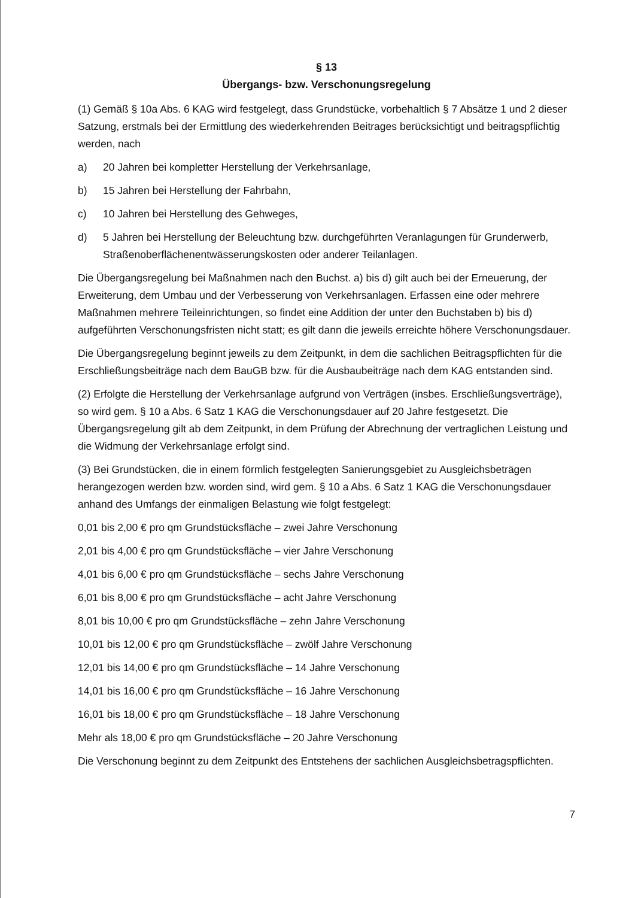§ 13
Übergangs- bzw. Verschonungsregelung
(1) Gemäß § 10a Abs. 6 KAG wird festgelegt, dass Grundstücke, vorbehaltlich § 7 Absätze 1 und 2 dieser Satzung, erstmals bei der Ermittlung des wiederkehrenden Beitrages berücksichtigt und beitragspflichtig werden, nach
a) 20 Jahren bei kompletter Herstellung der Verkehrsanlage,
b) 15 Jahren bei Herstellung der Fahrbahn,
c) 10 Jahren bei Herstellung des Gehweges,
d) 5 Jahren bei Herstellung der Beleuchtung bzw. durchgeführten Veranlagungen für Grunderwerb, Straßenoberflächenentwässerungskosten oder anderer Teilanlagen.
Die Übergangsregelung bei Maßnahmen nach den Buchst. a) bis d) gilt auch bei der Erneuerung, der Erweiterung, dem Umbau und der Verbesserung von Verkehrsanlagen. Erfassen eine oder mehrere Maßnahmen mehrere Teileinrichtungen, so findet eine Addition der unter den Buchstaben b) bis d) aufgeführten Verschonungsfristen nicht statt; es gilt dann die jeweils erreichte höhere Verschonungsdauer.
Die Übergangsregelung beginnt jeweils zu dem Zeitpunkt, in dem die sachlichen Beitragspflichten für die Erschließungsbeiträge nach dem BauGB bzw. für die Ausbaubeiträge nach dem KAG entstanden sind.
(2) Erfolgte die Herstellung der Verkehrsanlage aufgrund von Verträgen (insbes. Erschließungsverträge), so wird gem. § 10 a Abs. 6 Satz 1 KAG die Verschonungsdauer auf 20 Jahre festgesetzt. Die Übergangsregelung gilt ab dem Zeitpunkt, in dem Prüfung der Abrechnung der vertraglichen Leistung und die Widmung der Verkehrsanlage erfolgt sind.
(3) Bei Grundstücken, die in einem förmlich festgelegten Sanierungsgebiet zu Ausgleichsbeträgen herangezogen werden bzw. worden sind, wird gem. § 10 a Abs. 6 Satz 1 KAG die Verschonungsdauer anhand des Umfangs der einmaligen Belastung wie folgt festgelegt:
0,01 bis 2,00 € pro qm Grundstücksfläche – zwei Jahre Verschonung
2,01 bis 4,00 € pro qm Grundstücksfläche – vier Jahre Verschonung
4,01 bis 6,00 € pro qm Grundstücksfläche – sechs Jahre Verschonung
6,01 bis 8,00 € pro qm Grundstücksfläche – acht Jahre Verschonung
8,01 bis 10,00 € pro qm Grundstücksfläche – zehn Jahre Verschonung
10,01 bis 12,00 € pro qm Grundstücksfläche – zwölf Jahre Verschonung
12,01 bis 14,00 € pro qm Grundstücksfläche – 14 Jahre Verschonung
14,01 bis 16,00 € pro qm Grundstücksfläche – 16 Jahre Verschonung
16,01 bis 18,00 € pro qm Grundstücksfläche – 18 Jahre Verschonung
Mehr als 18,00 € pro qm Grundstücksfläche – 20 Jahre Verschonung
Die Verschonung beginnt zu dem Zeitpunkt des Entstehens der sachlichen Ausgleichsbetragspflichten.
7